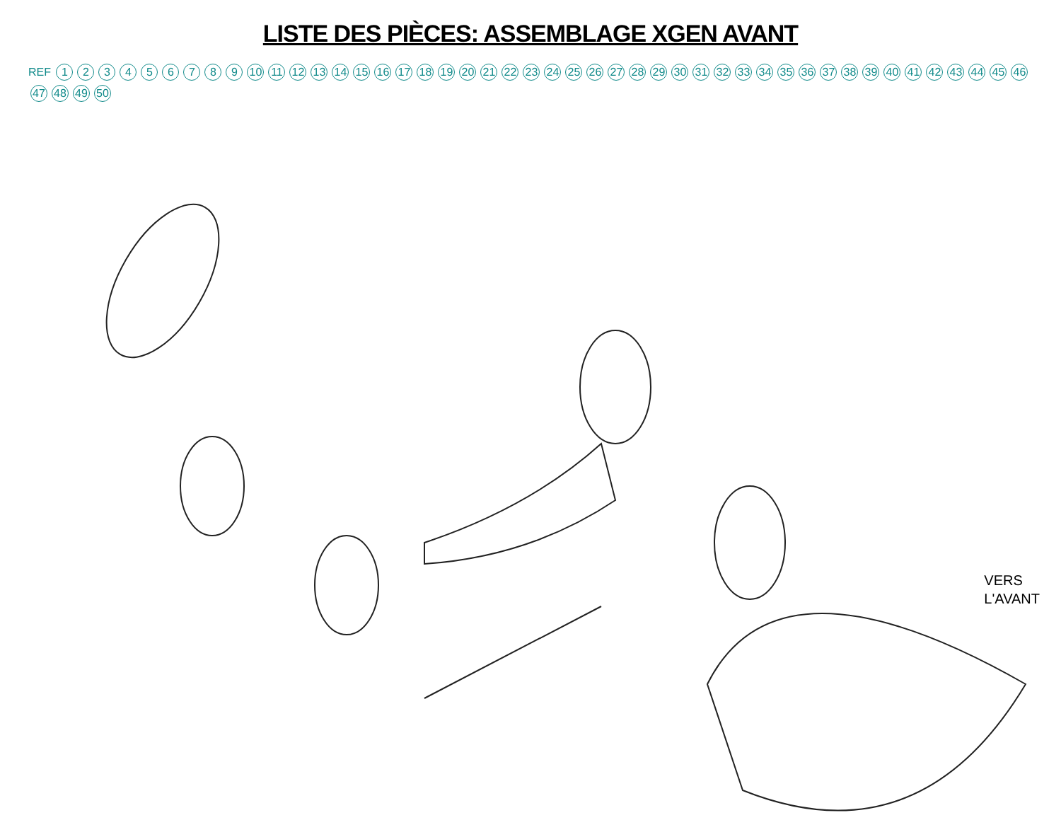LISTE DES PIÈCES: ASSEMBLAGE XGEN AVANT
REF 123456789 10 11 12 13 14 15 16 17 18 19 20 21 22 23 24 25 26 27 28 29 30 31 32 33 34 35 36 37 38 39 40 41 42 43 44 45 46 47 48 49 50
VERS
L'AVANT